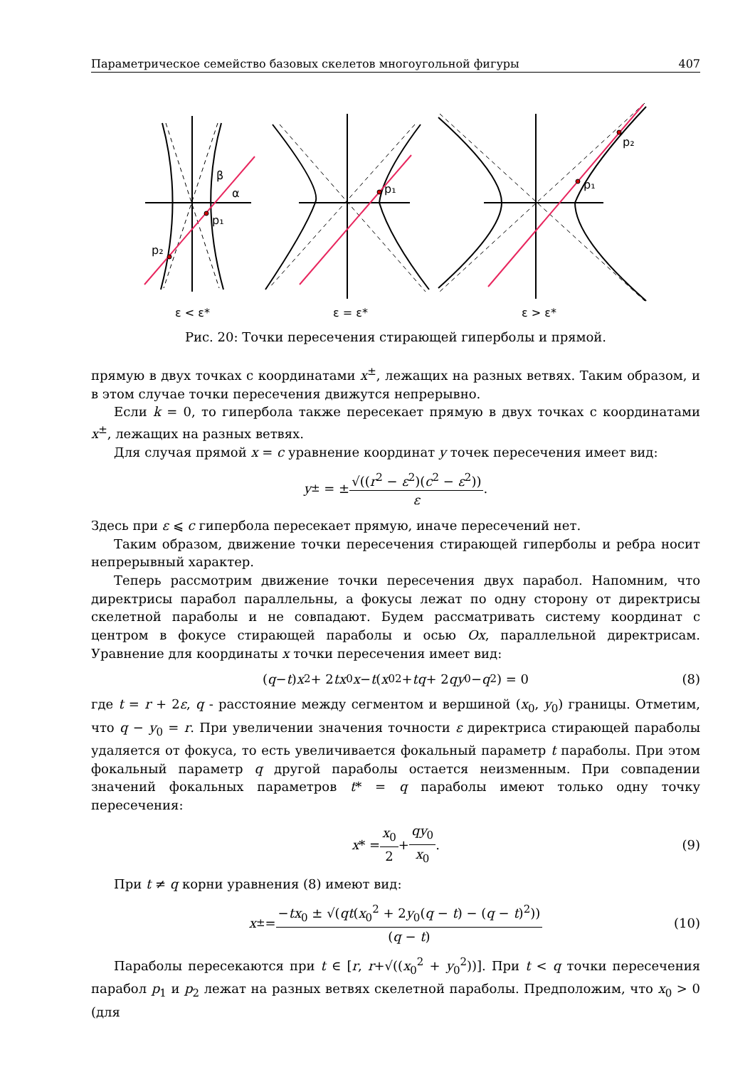Параметрическое семейство базовых скелетов многоугольной фигуры 407
p₁
p₂
β
α
p₁
p₁
p₂
ε < ε*
ε = ε*
ε > ε*
Рис. 20: Точки пересечения стирающей гиперболы и прямой.
прямую в двух точках с координатами x<sup>±</sup>, лежащих на разных ветвях. Таким образом, и в этом случае точки пересечения движутся непрерывно.
Если k = 0, то гипербола также пересекает прямую в двух точках с координатами x<sup>±</sup>, лежащих на разных ветвях.
Для случая прямой x = c уравнение координат y точек пересечения имеет вид:
y<sup>±</sup> = ± √((r<sup>2</sup> − ε<sup>2</sup>)(c<sup>2</sup> − ε<sup>2</sup>)) ε.
Здесь при ε ⩽ c гипербола пересекает прямую, иначе пересечений нет.
Таким образом, движение точки пересечения стирающей гиперболы и ребра носит непрерывный характер.
Теперь рассмотрим движение точки пересечения двух парабол. Напомним, что директрисы парабол параллельны, а фокусы лежат по одну сторону от директрисы скелетной параболы и не совпадают. Будем рассматривать систему координат с центром в фокусе стирающей параболы и осью Ox, параллельной директрисам. Уравнение для координаты x точки пересечения имеет вид:
(q − t) x<sup>2</sup> + 2 tx<sub>0</sub> x − t (x<sub>0</sub><sup>2</sup> + tq + 2 qy<sub>0</sub> − q<sup>2</sup>) = 0 (8)
где t = r + 2ε, q - расстояние между сегментом и вершиной (x<sub>0</sub>, y<sub>0</sub>) границы. Отметим, что q − y<sub>0</sub> = r. При увеличении значения точности ε директриса стирающей параболы удаляется от фокуса, то есть увеличивается фокальный параметр t параболы. При этом фокальный параметр q другой параболы остается неизменным. При совпадении значений фокальных параметров t* = q параболы имеют только одну точку пересечения:
x * = x<sub>0</sub> 2 + qy<sub>0</sub> x<sub>0</sub>. (9)
При t ≠ q корни уравнения (8) имеют вид:
x<sup>±</sup> = −tx<sub>0</sub> ± √(qt(x<sub>0</sub><sup>2</sup> + 2y<sub>0</sub>(q − t) − (q − t)<sup>2</sup>)) (q − t) (10)
Параболы пересекаются при t ∈ [r, r+√((x<sub>0</sub><sup>2</sup> + y<sub>0</sub><sup>2</sup>))]. При t < q точки пересечения парабол p<sub>1</sub> и p<sub>2</sub> лежат на разных ветвях скелетной параболы. Предположим, что x<sub>0</sub> > 0 (для